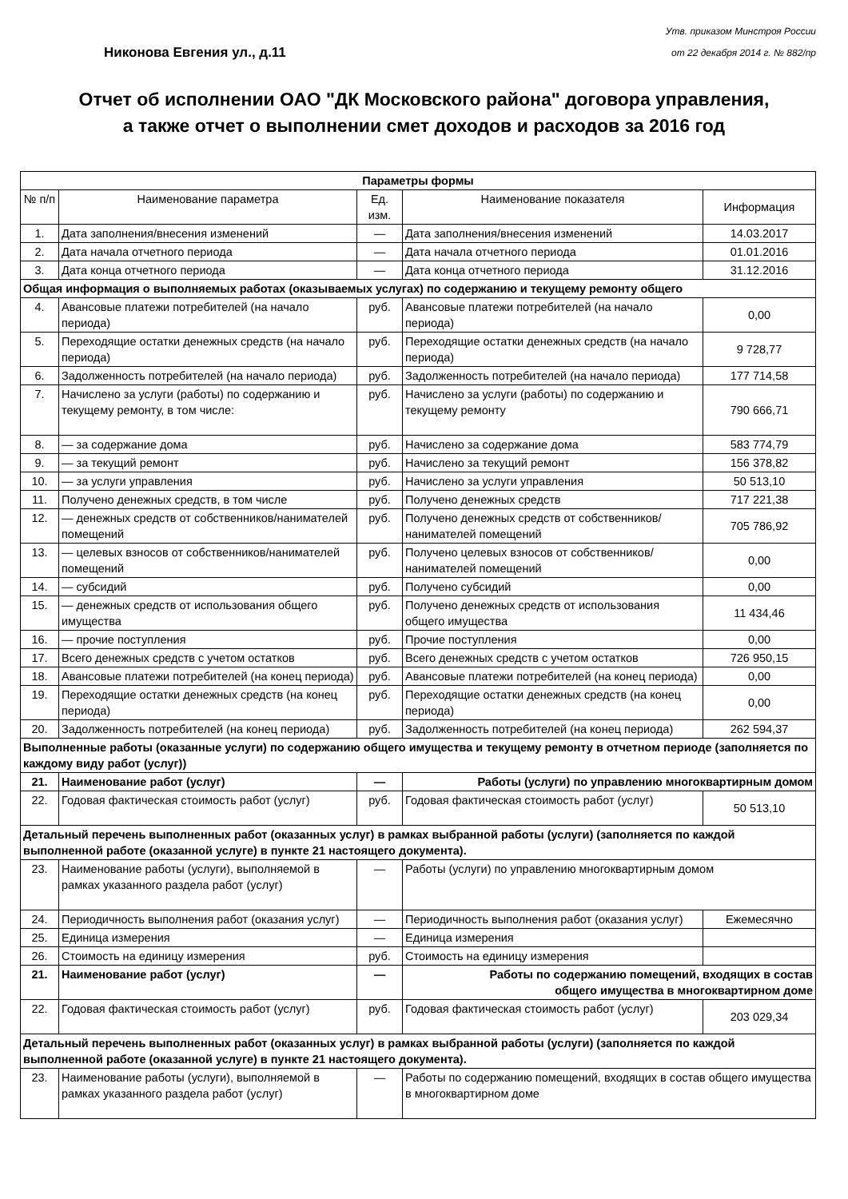Никонова Евгения ул., д.11
Утв. приказом Минстроя России
от 22 декабря 2014 г. № 882/пр
Отчет об исполнении ОАО "ДК Московского района" договора управления,
а также отчет о выполнении смет доходов и расходов за 2016 год
| Параметры формы | | | | |
| --- | --- | --- | --- | --- |
| № п/п | Наименование параметра | Ед. изм. | Наименование показателя | Информация |
| 1. | Дата заполнения/внесения изменений | — | Дата заполнения/внесения изменений | 14.03.2017 |
| 2. | Дата начала отчетного периода | — | Дата начала отчетного периода | 01.01.2016 |
| 3. | Дата конца отчетного периода | — | Дата конца отчетного периода | 31.12.2016 |
| Общая информация о выполняемых работах (оказываемых услугах) по содержанию и текущему ремонту общего | | | | |
| 4. | Авансовые платежи потребителей (на начало периода) | руб. | Авансовые платежи потребителей (на начало периода) | 0,00 |
| 5. | Переходящие остатки денежных средств (на начало периода) | руб. | Переходящие остатки денежных средств (на начало периода) | 9 728,77 |
| 6. | Задолженность потребителей (на начало периода) | руб. | Задолженность потребителей (на начало периода) | 177 714,58 |
| 7. | Начислено за услуги (работы) по содержанию и текущему ремонту, в том числе: | руб. | Начислено за услуги (работы) по содержанию и текущему ремонту | 790 666,71 |
| 8. | — за содержание дома | руб. | Начислено за содержание дома | 583 774,79 |
| 9. | — за текущий ремонт | руб. | Начислено за текущий ремонт | 156 378,82 |
| 10. | — за услуги управления | руб. | Начислено за услуги управления | 50 513,10 |
| 11. | Получено денежных средств, в том числе | руб. | Получено денежных средств | 717 221,38 |
| 12. | — денежных средств от собственников/нанимателей помещений | руб. | Получено денежных средств от собственников/нанимателей помещений | 705 786,92 |
| 13. | — целевых взносов от собственников/нанимателей помещений | руб. | Получено целевых взносов от собственников/нанимателей помещений | 0,00 |
| 14. | — субсидий | руб. | Получено субсидий | 0,00 |
| 15. | — денежных средств от использования общего имущества | руб. | Получено денежных средств от использования общего имущества | 11 434,46 |
| 16. | — прочие поступления | руб. | Прочие поступления | 0,00 |
| 17. | Всего денежных средств с учетом остатков | руб. | Всего денежных средств с учетом остатков | 726 950,15 |
| 18. | Авансовые платежи потребителей (на конец периода) | руб. | Авансовые платежи потребителей (на конец периода) | 0,00 |
| 19. | Переходящие остатки денежных средств (на конец периода) | руб. | Переходящие остатки денежных средств (на конец периода) | 0,00 |
| 20. | Задолженность потребителей (на конец периода) | руб. | Задолженность потребителей (на конец периода) | 262 594,37 |
| Выполненные работы (оказанные услуги) по содержанию общего имущества и текущему ремонту в отчетном периоде (заполняется по каждому виду работ (услуг)) | | | | |
| 21. | Наименование работ (услуг) | — | Работы (услуги) по управлению многоквартирным домом | |
| 22. | Годовая фактическая стоимость работ (услуг) | руб. | Годовая фактическая стоимость работ (услуг) | 50 513,10 |
| Детальный перечень выполненных работ (оказанных услуг) в рамках выбранной работы (услуги) (заполняется по каждой выполненной работе (оказанной услуге) в пункте 21 настоящего документа). | | | | |
| 23. | Наименование работы (услуги), выполняемой в рамках указанного раздела работ (услуг) | — | Работы (услуги) по управлению многоквартирным домом | |
| 24. | Периодичность выполнения работ (оказания услуг) | — | Периодичность выполнения работ (оказания услуг) | Ежемесячно |
| 25. | Единица измерения | — | Единица измерения | |
| 26. | Стоимость на единицу измерения | руб. | Стоимость на единицу измерения | |
| 21. | Наименование работ (услуг) | — | Работы по содержанию помещений, входящих в состав общего имущества в многоквартирном доме | |
| 22. | Годовая фактическая стоимость работ (услуг) | руб. | Годовая фактическая стоимость работ (услуг) | 203 029,34 |
| Детальный перечень выполненных работ (оказанных услуг) в рамках выбранной работы (услуги) (заполняется по каждой выполненной работе (оказанной услуге) в пункте 21 настоящего документа). | | | | |
| 23. | Наименование работы (услуги), выполняемой в рамках указанного раздела работ (услуг) | — | Работы по содержанию помещений, входящих в состав общего имущества в многоквартирном доме | |